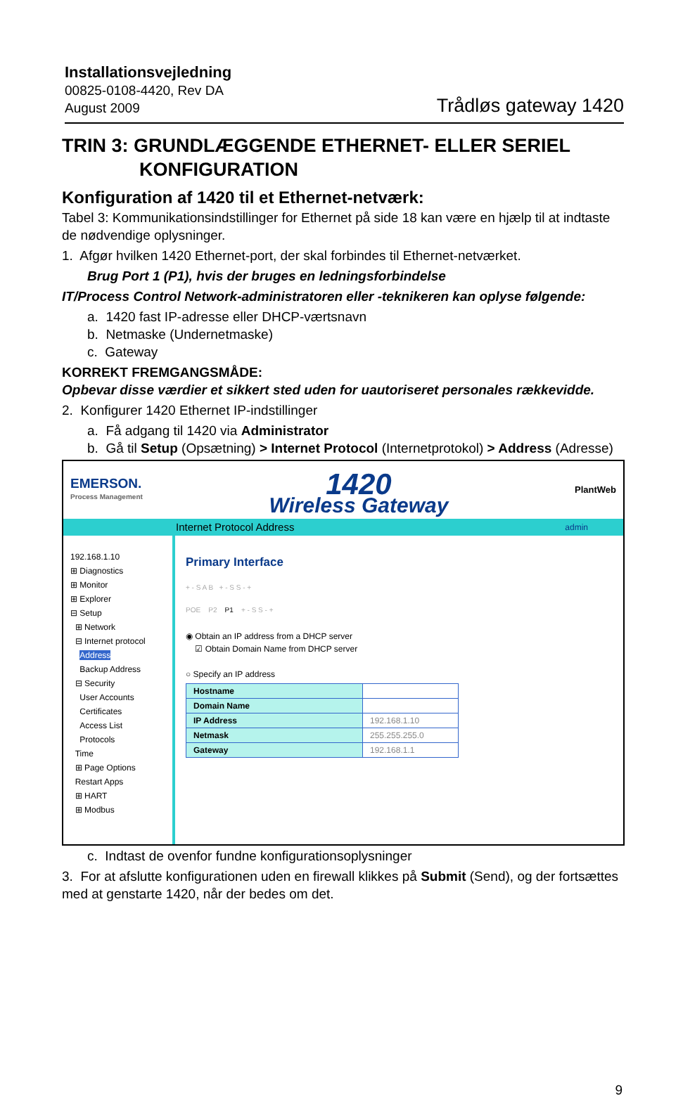Installationsvejledning
00825-0108-4420, Rev DA
August 2009
Trådløs gateway 1420
TRIN 3: GRUNDLÆGGENDE ETHERNET- ELLER SERIEL
KONFIGURATION
Konfiguration af 1420 til et Ethernet-netværk:
Tabel 3: Kommunikationsindstillinger for Ethernet på side 18 kan være en hjælp til at indtaste de nødvendige oplysninger.
1. Afgør hvilken 1420 Ethernet-port, der skal forbindes til Ethernet-netværket.
Brug Port 1 (P1), hvis der bruges en ledningsforbindelse
IT/Process Control Network-administratoren eller -teknikeren kan oplyse følgende:
a. 1420 fast IP-adresse eller DHCP-værtsnavn
b. Netmaske (Undernetmaske)
c. Gateway
KORREKT FREMGANGSMÅDE:
Opbevar disse værdier et sikkert sted uden for uautoriseret personales rækkevidde.
2. Konfigurer 1420 Ethernet IP-indstillinger
a. Få adgang til 1420 via Administrator
b. Gå til Setup (Opsætning) > Internet Protocol (Internetprotokol) > Address (Adresse)
EMERSON.
Process Management
1420
Wireless Gateway
PlantWeb
Internet Protocol Address admin
192.168.1.10
⊞ Diagnostics
⊞ Monitor
⊞ Explorer
⊟ Setup
⊞ Network
⊟ Internet protocol
Address
Backup Address
⊟ Security
User Accounts
Certificates
Access List
Protocols
Time
⊞ Page Options
Restart Apps
⊞ HART
⊞ Modbus
Primary Interface
+ - S A B + - S S - +
POE P2 P1 + - S S - +
◉ Obtain an IP address from a DHCP server
☑ Obtain Domain Name from DHCP server
○ Specify an IP address
| Hostname | |
| Domain Name | |
| IP Address | 192.168.1.10 |
| Netmask | 255.255.255.0 |
| Gateway | 192.168.1.1 |
c. Indtast de ovenfor fundne konfigurationsoplysninger
3. For at afslutte konfigurationen uden en firewall klikkes på Submit (Send), og der fortsættes med at genstarte 1420, når der bedes om det.
9